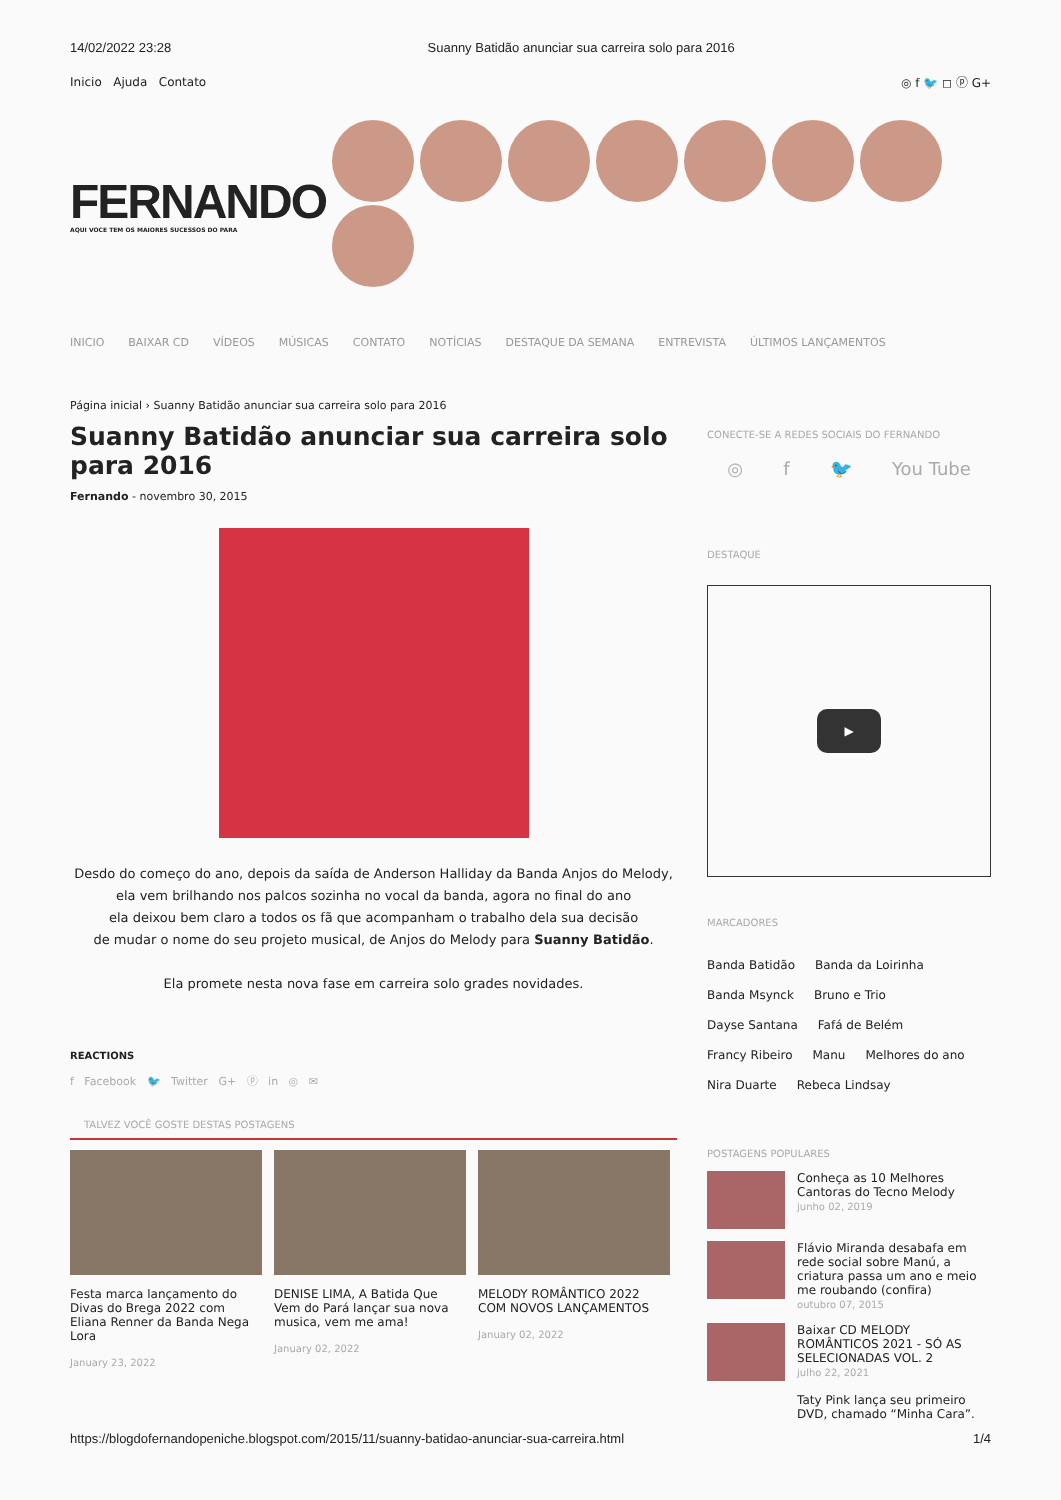14/02/2022 23:28 Suanny Batidão anunciar sua carreira solo para 2016
Inicio Ajuda Contato ◎ f 🐦 ◻ ⓟ G+
FERNANDO
AQUI VOCE TEM OS MAIORES SUCESSOS DO PARA
INICIO BAIXAR CD VÍDEOS MÚSICAS CONTATO NOTÍCIAS DESTAQUE DA SEMANA ENTREVISTA ÚLTIMOS LANÇAMENTOS
Página inicial › Suanny Batidão anunciar sua carreira solo para 2016
Suanny Batidão anunciar sua carreira solo para 2016
Fernando - novembro 30, 2015
Desdo do começo do ano, depois da saída de Anderson Halliday da Banda Anjos do Melody,
ela vem brilhando nos palcos sozinha no vocal da banda, agora no final do ano
ela deixou bem claro a todos os fã que acompanham o trabalho dela sua decisão
de mudar o nome do seu projeto musical, de Anjos do Melody para Suanny Batidão.
Ela promete nesta nova fase em carreira solo grades novidades.
REACTIONS
f Facebook 🐦 Twitter G+ ⓟ in ◎ ✉
TALVEZ VOCÊ GOSTE DESTAS POSTAGENS
Festa marca lançamento do Divas do Brega 2022 com Eliana Renner da Banda Nega Lora
January 23, 2022
DENISE LIMA, A Batida Que Vem do Pará lançar sua nova musica, vem me ama!
January 02, 2022
MELODY ROMÂNTICO 2022 COM NOVOS LANÇAMENTOS
January 02, 2022
CONECTE-SE A REDES SOCIAIS DO FERNANDO
◎ f 🐦 You Tube
DESTAQUE
▶
MARCADORES
Banda Batidão Banda da Loirinha Banda Msynck Bruno e Trio Dayse Santana Fafá de Belém Francy Ribeiro Manu Melhores do ano Nira Duarte Rebeca Lindsay
POSTAGENS POPULARES
Conheça as 10 Melhores Cantoras do Tecno Melody
junho 02, 2019
Flávio Miranda desabafa em rede social sobre Manú, a criatura passa um ano e meio me roubando (confira)
outubro 07, 2015
Baixar CD MELODY ROMÂNTICOS 2021 - SÓ AS SELECIONADAS VOL. 2
julho 22, 2021
Taty Pink lança seu primeiro DVD, chamado “Minha Cara”.
https://blogdofernandopeniche.blogspot.com/2015/11/suanny-batidao-anunciar-sua-carreira.html 1/4